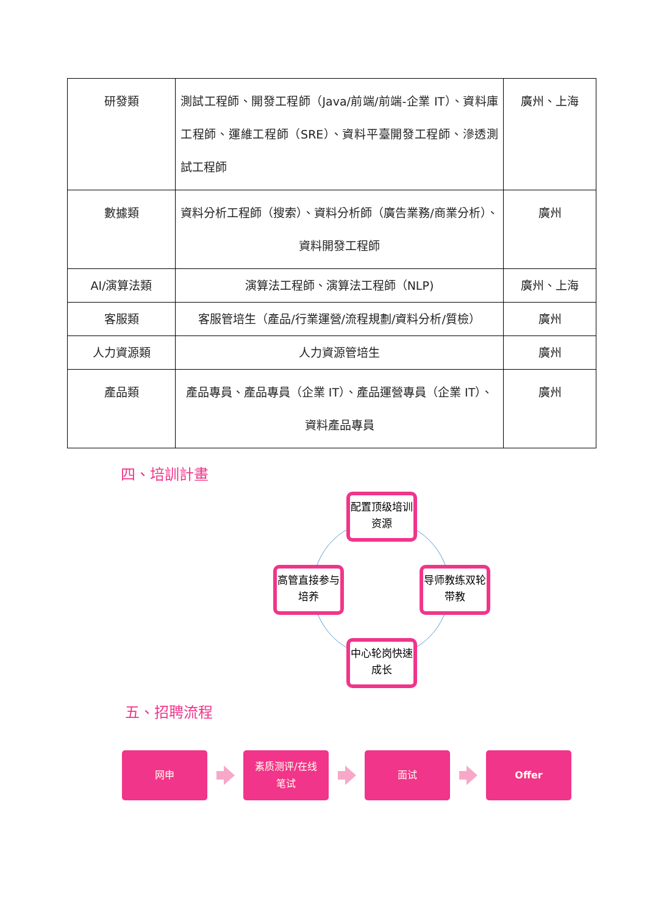| 研發類 | 測試工程師、開發工程師（Java/前端/前端-企業 IT）、資料庫工程師、運維工程師（SRE）、資料平臺開發工程師、滲透測試工程師 | 廣州、上海 |
| 數據類 | 資料分析工程師（搜索）、資料分析師（廣告業務/商業分析）、資料開發工程師 | 廣州 |
| AI/演算法類 | 演算法工程師、演算法工程師（NLP) | 廣州、上海 |
| 客服類 | 客服管培生（產品/行業運營/流程規劃/資料分析/質檢） | 廣州 |
| 人力資源類 | 人力資源管培生 | 廣州 |
| 產品類 | 產品專員、產品專員（企業 IT）、產品運營專員（企業 IT）、資料產品專員 | 廣州 |
四、培訓計畫
配置顶级培训资源
高管直接参与培养
导师教练双轮带教
中心轮岗快速成长
五、招聘流程
网申
素质测评/在线
笔试
面试 Offer